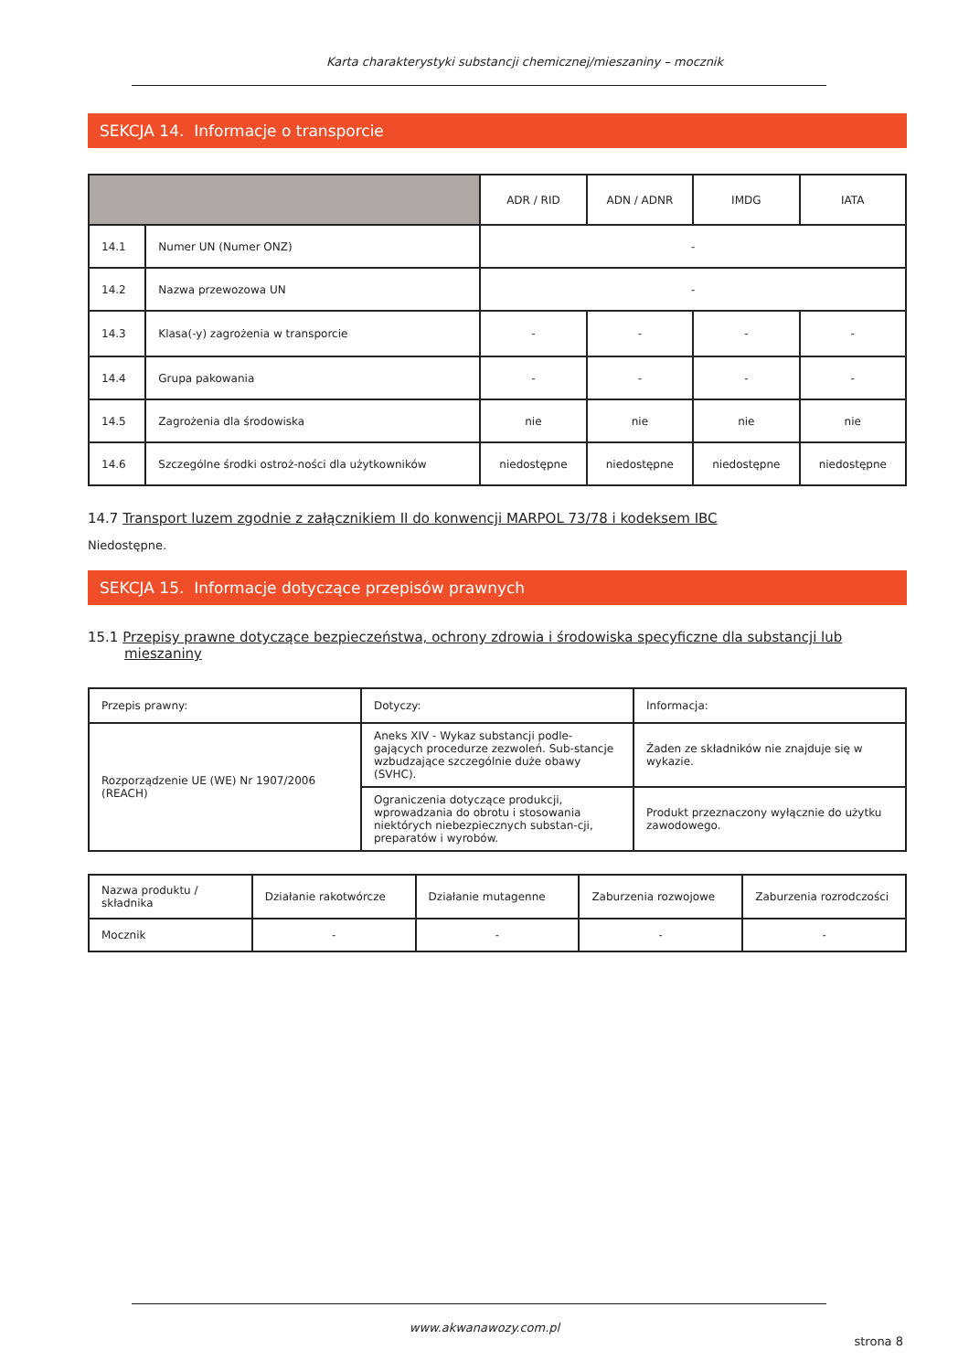Karta charakterystyki substancji chemicznej/mieszaniny – mocznik
SEKCJA 14. Informacje o transporcie
| | | ADR / RID | ADN / ADNR | IMDG | IATA |
| --- | --- | --- | --- | --- | --- |
| 14.1 | Numer UN (Numer ONZ) | - | | | |
| 14.2 | Nazwa przewozowa UN | - | | | |
| 14.3 | Klasa(-y) zagrożenia w transporcie | - | - | - | - |
| 14.4 | Grupa pakowania | - | - | - | - |
| 14.5 | Zagrożenia dla środowiska | nie | nie | nie | nie |
| 14.6 | Szczególne środki ostroż-ności dla użytkowników | niedostępne | niedostępne | niedostępne | niedostępne |
14.7 Transport luzem zgodnie z załącznikiem II do konwencji MARPOL 73/78 i kodeksem IBC
Niedostępne.
SEKCJA 15. Informacje dotyczące przepisów prawnych
15.1 Przepisy prawne dotyczące bezpieczeństwa, ochrony zdrowia i środowiska specyficzne dla substancji lub mieszaniny
| Przepis prawny: | Dotyczy: | Informacja: |
| Rozporządzenie UE (WE) Nr 1907/2006 (REACH) | Aneks XIV - Wykaz substancji podle-gających procedurze zezwoleń. Sub-stancje wzbudzające szczególnie duże obawy (SVHC). | Żaden ze składników nie znajduje się w wykazie. |
| | Ograniczenia dotyczące produkcji, wprowadzania do obrotu i stosowania niektórych niebezpiecznych substan-cji, preparatów i wyrobów. | Produkt przeznaczony wyłącznie do użytku zawodowego. |
| Nazwa produktu / składnika | Działanie rakotwórcze | Działanie mutagenne | Zaburzenia rozwojowe | Zaburzenia rozrodczości |
| Mocznik | - | - | - | - |
www.akwanawozy.com.pl
strona 8